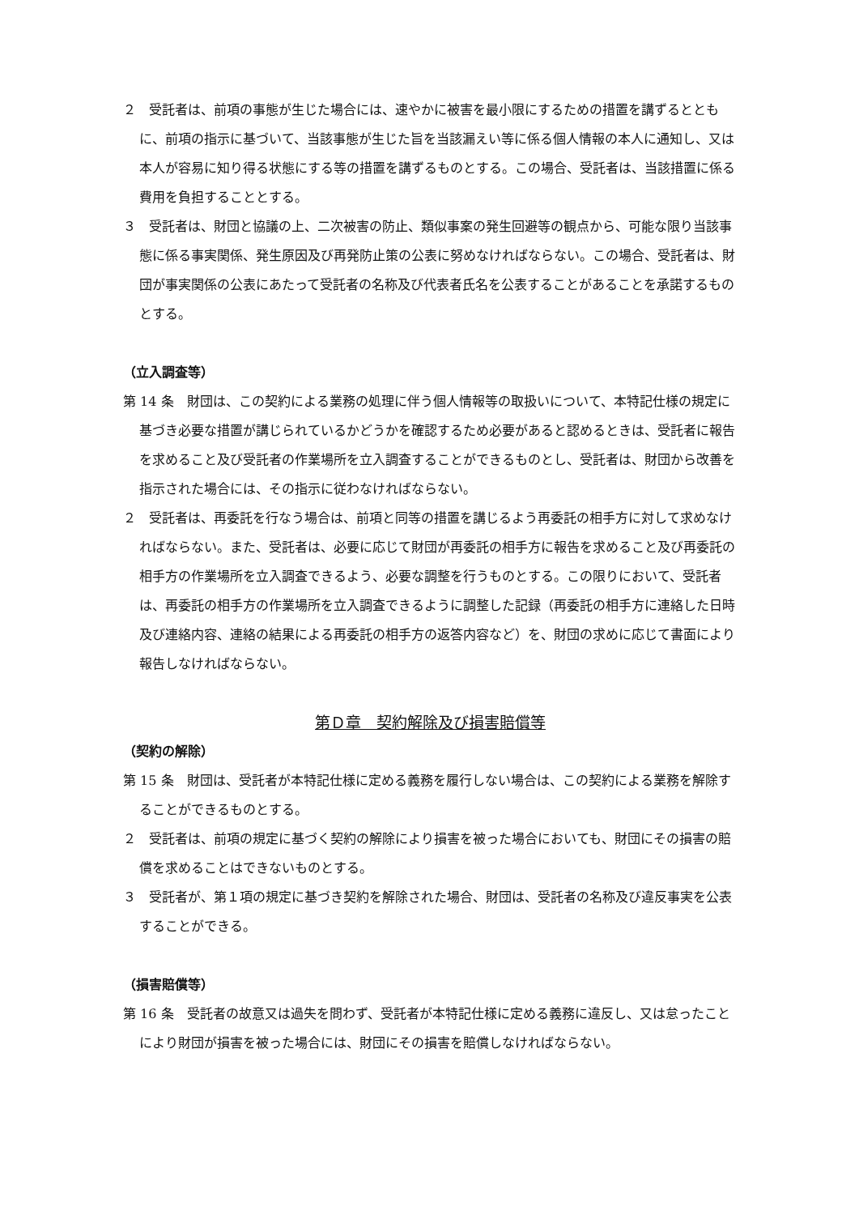２　受託者は、前項の事態が生じた場合には、速やかに被害を最小限にするための措置を講ずるとともに、前項の指示に基づいて、当該事態が生じた旨を当該漏えい等に係る個人情報の本人に通知し、又は本人が容易に知り得る状態にする等の措置を講ずるものとする。この場合、受託者は、当該措置に係る費用を負担することとする。
３　受託者は、財団と協議の上、二次被害の防止、類似事案の発生回避等の観点から、可能な限り当該事態に係る事実関係、発生原因及び再発防止策の公表に努めなければならない。この場合、受託者は、財団が事実関係の公表にあたって受託者の名称及び代表者氏名を公表することがあることを承諾するものとする。
（立入調査等）
第 14 条　財団は、この契約による業務の処理に伴う個人情報等の取扱いについて、本特記仕様の規定に基づき必要な措置が講じられているかどうかを確認するため必要があると認めるときは、受託者に報告を求めること及び受託者の作業場所を立入調査することができるものとし、受託者は、財団から改善を指示された場合には、その指示に従わなければならない。
２　受託者は、再委託を行なう場合は、前項と同等の措置を講じるよう再委託の相手方に対して求めなければならない。また、受託者は、必要に応じて財団が再委託の相手方に報告を求めること及び再委託の相手方の作業場所を立入調査できるよう、必要な調整を行うものとする。この限りにおいて、受託者は、再委託の相手方の作業場所を立入調査できるように調整した記録（再委託の相手方に連絡した日時及び連絡内容、連絡の結果による再委託の相手方の返答内容など）を、財団の求めに応じて書面により報告しなければならない。
第Ｄ章　契約解除及び損害賠償等
（契約の解除）
第 15 条　財団は、受託者が本特記仕様に定める義務を履行しない場合は、この契約による業務を解除することができるものとする。
２　受託者は、前項の規定に基づく契約の解除により損害を被った場合においても、財団にその損害の賠償を求めることはできないものとする。
３　受託者が、第１項の規定に基づき契約を解除された場合、財団は、受託者の名称及び違反事実を公表することができる。
（損害賠償等）
第 16 条　受託者の故意又は過失を問わず、受託者が本特記仕様に定める義務に違反し、又は怠ったことにより財団が損害を被った場合には、財団にその損害を賠償しなければならない。